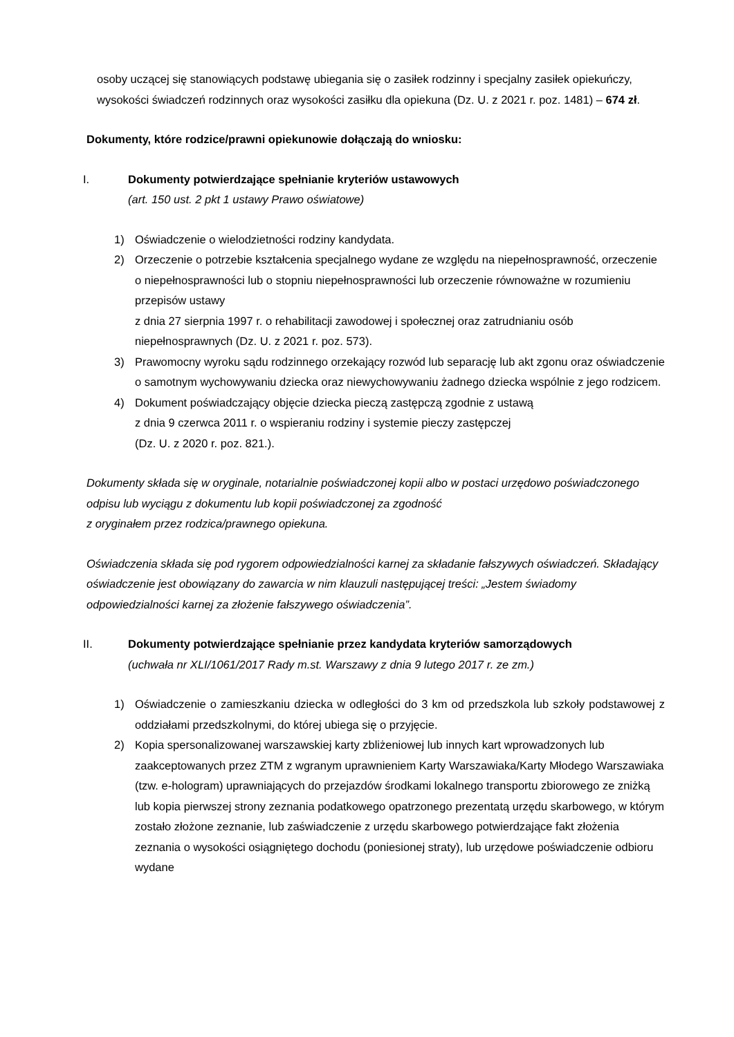osoby uczącej się stanowiących podstawę ubiegania się o zasiłek rodzinny i specjalny zasiłek opiekuńczy, wysokości świadczeń rodzinnych oraz wysokości zasiłku dla opiekuna (Dz. U. z 2021 r. poz. 1481) – 674 zł.
Dokumenty, które rodzice/prawni opiekunowie dołączają do wniosku:
I. Dokumenty potwierdzające spełnianie kryteriów ustawowych
(art. 150 ust. 2 pkt 1 ustawy Prawo oświatowe)
1) Oświadczenie o wielodzietności rodziny kandydata.
2) Orzeczenie o potrzebie kształcenia specjalnego wydane ze względu na niepełnosprawność, orzeczenie o niepełnosprawności lub o stopniu niepełnosprawności lub orzeczenie równoważne w rozumieniu przepisów ustawy
z dnia 27 sierpnia 1997 r. o rehabilitacji zawodowej i społecznej oraz zatrudnianiu osób niepełnosprawnych (Dz. U. z 2021 r. poz. 573).
3) Prawomocny wyroku sądu rodzinnego orzekający rozwód lub separację lub akt zgonu oraz oświadczenie o samotnym wychowywaniu dziecka oraz niewychowywaniu żadnego dziecka wspólnie z jego rodzicem.
4) Dokument poświadczający objęcie dziecka pieczą zastępczą zgodnie z ustawą
z dnia 9 czerwca 2011 r. o wspieraniu rodziny i systemie pieczy zastępczej
(Dz. U. z 2020 r. poz. 821.).
Dokumenty składa się w oryginale, notarialnie poświadczonej kopii albo w postaci urzędowo poświadczonego odpisu lub wyciągu z dokumentu lub kopii poświadczonej za zgodność
z oryginałem przez rodzica/prawnego opiekuna.
Oświadczenia składa się pod rygorem odpowiedzialności karnej za składanie fałszywych oświadczeń. Składający oświadczenie jest obowiązany do zawarcia w nim klauzuli następującej treści: „Jestem świadomy odpowiedzialności karnej za złożenie fałszywego oświadczenia”.
II. Dokumenty potwierdzające spełnianie przez kandydata kryteriów samorządowych
(uchwała nr XLI/1061/2017 Rady m.st. Warszawy z dnia 9 lutego 2017 r. ze zm.)
1) Oświadczenie o zamieszkaniu dziecka w odległości do 3 km od przedszkola lub szkoły podstawowej z oddziałami przedszkolnymi, do której ubiega się o przyjęcie.
2) Kopia spersonalizowanej warszawskiej karty zbliżeniowej lub innych kart wprowadzonych lub zaakceptowanych przez ZTM z wgranym uprawnieniem Karty Warszawiaka/Karty Młodego Warszawiaka (tzw. e-hologram) uprawniających do przejazdów środkami lokalnego transportu zbiorowego ze zniżką lub kopia pierwszej strony zeznania podatkowego opatrzonego prezentatą urzędu skarbowego, w którym zostało złożone zeznanie, lub zaświadczenie z urzędu skarbowego potwierdzające fakt złożenia zeznania o wysokości osiągniętego dochodu (poniesionej straty), lub urzędowe poświadczenie odbioru wydane